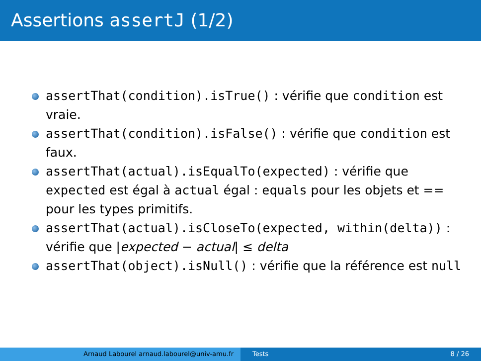Assertions assertJ (1/2)
assertThat(condition).isTrue() : vérifie que condition est vraie.
assertThat(condition).isFalse() : vérifie que condition est faux.
assertThat(actual).isEqualTo(expected) : vérifie que expected est égal à actual égal : equals pour les objets et == pour les types primitifs.
assertThat(actual).isCloseTo(expected, within(delta)) : vérifie que |expected − actual| ≤ delta
assertThat(object).isNull() : vérifie que la référence est null
Arnaud Labourel arnaud.labourel@univ-amu.fr Tests 8 / 26